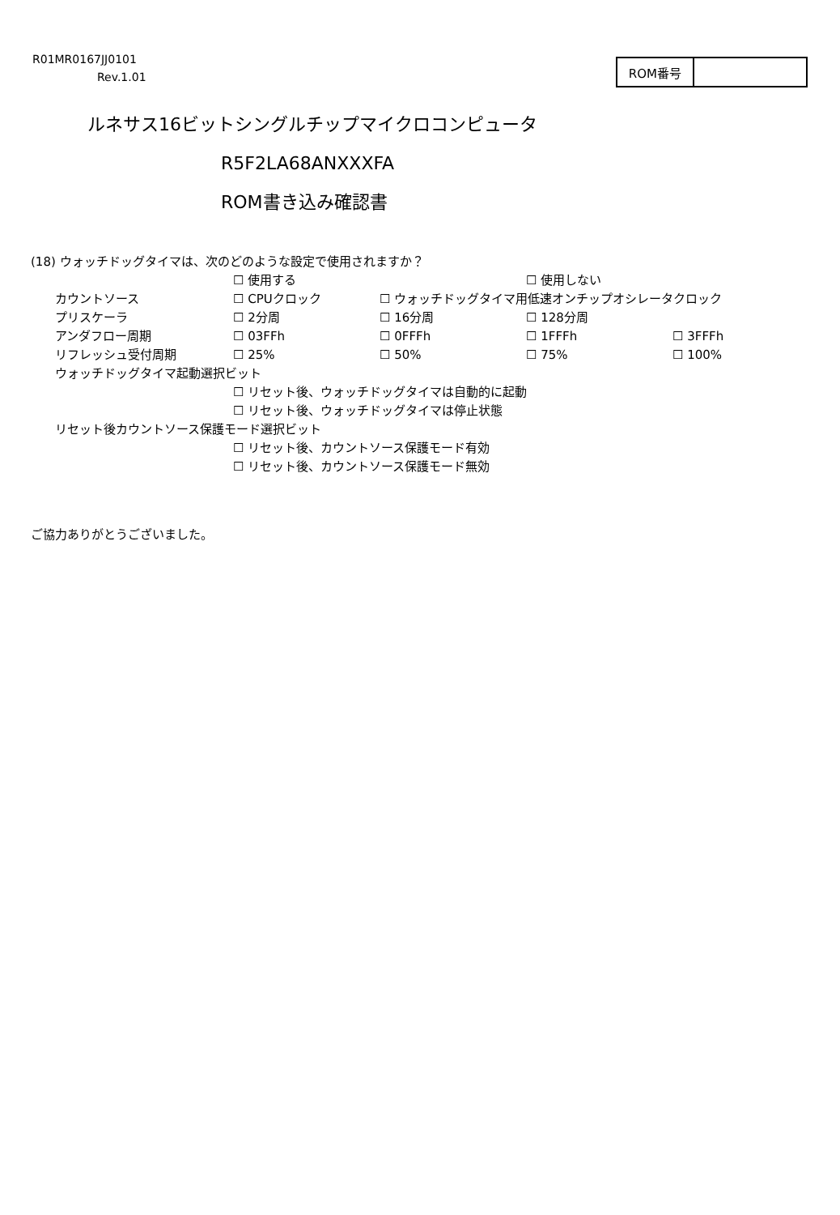R01MR0167JJ0101
Rev.1.01
| ROM番号 | |
ルネサス16ビットシングルチップマイクロコンピュータ
R5F2LA68ANXXXFA
ROM書き込み確認書
(18) ウォッチドッグタイマは、次のどのような設定で使用されますか？
| | ☐ 使用する | | ☐ 使用しない | |
| カウントソース | ☐ CPUクロック | ☐ ウォッチドッグタイマ用低速オンチップオシレータクロック | | |
| プリスケーラ | ☐ 2分周 | ☐ 16分周 | ☐ 128分周 | |
| アンダフロー周期 | ☐ 03FFh | ☐ 0FFFh | ☐ 1FFFh | ☐ 3FFFh |
| リフレッシュ受付周期 | ☐ 25% | ☐ 50% | ☐ 75% | ☐ 100% |
| ウォッチドッグタイマ起動選択ビット | | | | |
| | ☐ リセット後、ウォッチドッグタイマは自動的に起動 | | | |
| | ☐ リセット後、ウォッチドッグタイマは停止状態 | | | |
| リセット後カウントソース保護モード選択ビット | | | | |
| | ☐ リセット後、カウントソース保護モード有効 | | | |
| | ☐ リセット後、カウントソース保護モード無効 | | | |
ご協力ありがとうございました。